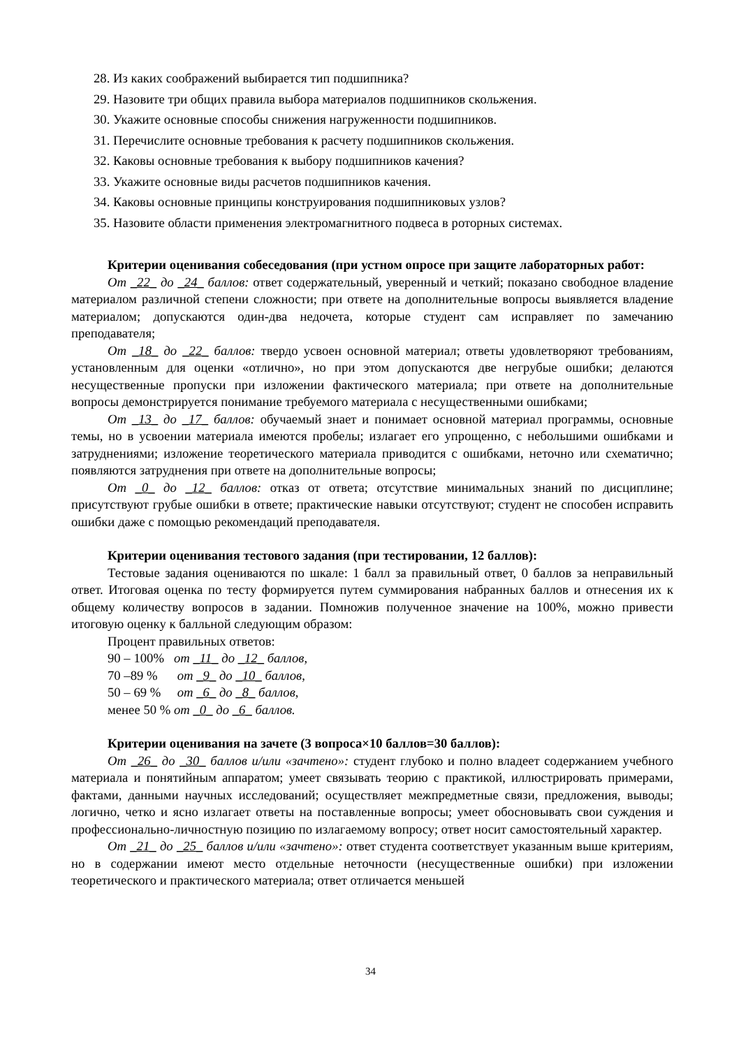28. Из каких соображений выбирается тип подшипника?
29. Назовите три общих правила выбора материалов подшипников скольжения.
30. Укажите основные способы снижения нагруженности подшипников.
31. Перечислите основные требования к расчету подшипников скольжения.
32. Каковы основные требования к выбору подшипников качения?
33. Укажите основные виды расчетов подшипников качения.
34. Каковы основные принципы конструирования подшипниковых узлов?
35. Назовите области применения электромагнитного подвеса в роторных системах.
Критерии оценивания собеседования (при устном опросе при защите лабораторных работ:
От _22_ до _24_ баллов: ответ содержательный, уверенный и четкий; показано свободное владение материалом различной степени сложности; при ответе на дополнительные вопросы выявляется владение материалом; допускаются один-два недочета, которые студент сам исправляет по замечанию преподавателя;
От _18_ до _22_ баллов: твердо усвоен основной материал; ответы удовлетворяют требованиям, установленным для оценки «отлично», но при этом допускаются две негрубые ошибки; делаются несущественные пропуски при изложении фактического материала; при ответе на дополнительные вопросы демонстрируется понимание требуемого материала с несущественными ошибками;
От _13_ до _17_ баллов: обучаемый знает и понимает основной материал программы, основные темы, но в усвоении материала имеются пробелы; излагает его упрощенно, с небольшими ошибками и затруднениями; изложение теоретического материала приводится с ошибками, неточно или схематично; появляются затруднения при ответе на дополнительные вопросы;
От _0_ до _12_ баллов: отказ от ответа; отсутствие минимальных знаний по дисциплине; присутствуют грубые ошибки в ответе; практические навыки отсутствуют; студент не способен исправить ошибки даже с помощью рекомендаций преподавателя.
Критерии оценивания тестового задания (при тестировании, 12 баллов):
Тестовые задания оцениваются по шкале: 1 балл за правильный ответ, 0 баллов за неправильный ответ. Итоговая оценка по тесту формируется путем суммирования набранных баллов и отнесения их к общему количеству вопросов в задании. Помножив полученное значение на 100%, можно привести итоговую оценку к балльной следующим образом:
Процент правильных ответов:
90 – 100% от _11_ до _12_ баллов,
70 –89 % от _9_ до _10_ баллов,
50 – 69 % от _6_ до _8_ баллов,
менее 50 % от _0_ до _6_ баллов.
Критерии оценивания на зачете (3 вопроса×10 баллов=30 баллов):
От _26_ до _30_ баллов и/или «зачтено»: студент глубоко и полно владеет содержанием учебного материала и понятийным аппаратом; умеет связывать теорию с практикой, иллюстрировать примерами, фактами, данными научных исследований; осуществляет межпредметные связи, предложения, выводы; логично, четко и ясно излагает ответы на поставленные вопросы; умеет обосновывать свои суждения и профессионально-личностную позицию по излагаемому вопросу; ответ носит самостоятельный характер.
От _21_ до _25_ баллов и/или «зачтено»: ответ студента соответствует указанным выше критериям, но в содержании имеют место отдельные неточности (несущественные ошибки) при изложении теоретического и практического материала; ответ отличается меньшей
34